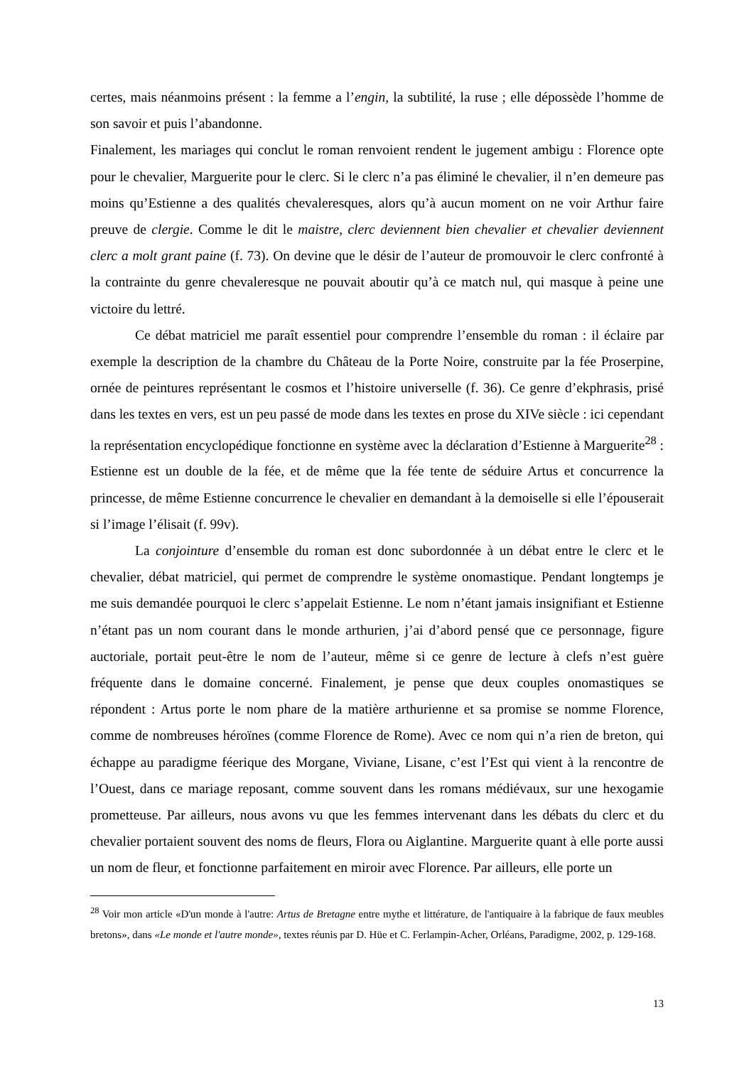certes, mais néanmoins présent : la femme a l’engin, la subtilité, la ruse ; elle dépossède l’homme de son savoir et puis l’abandonne.
Finalement, les mariages qui conclut le roman renvoient rendent le jugement ambigu : Florence opte pour le chevalier, Marguerite pour le clerc. Si le clerc n’a pas éliminé le chevalier, il n’en demeure pas moins qu’Estienne a des qualités chevaleresques, alors qu’à aucun moment on ne voir Arthur faire preuve de clergie. Comme le dit le maistre, clerc deviennent bien chevalier et chevalier deviennent clerc a molt grant paine (f. 73). On devine que le désir de l’auteur de promouvoir le clerc confronté à la contrainte du genre chevaleresque ne pouvait aboutir qu’à ce match nul, qui masque à peine une victoire du lettré.
Ce débat matriciel me paraît essentiel pour comprendre l’ensemble du roman : il éclaire par exemple la description de la chambre du Château de la Porte Noire, construite par la fée Proserpine, ornée de peintures représentant le cosmos et l’histoire universelle (f. 36). Ce genre d’ekphrasis, prisé dans les textes en vers, est un peu passé de mode dans les textes en prose du XIVe siècle : ici cependant la représentation encyclopédique fonctionne en système avec la déclaration d’Estienne à Marguerite<sup>28</sup> : Estienne est un double de la fée, et de même que la fée tente de séduire Artus et concurrence la princesse, de même Estienne concurrence le chevalier en demandant à la demoiselle si elle l’épouserait si l’image l’élisait (f. 99v).
La conjointure d’ensemble du roman est donc subordonnée à un débat entre le clerc et le chevalier, débat matriciel, qui permet de comprendre le système onomastique. Pendant longtemps je me suis demandée pourquoi le clerc s’appelait Estienne. Le nom n’étant jamais insignifiant et Estienne n’étant pas un nom courant dans le monde arthurien, j’ai d’abord pensé que ce personnage, figure auctoriale, portait peut-être le nom de l’auteur, même si ce genre de lecture à clefs n’est guère fréquente dans le domaine concerné. Finalement, je pense que deux couples onomastiques se répondent : Artus porte le nom phare de la matière arthurienne et sa promise se nomme Florence, comme de nombreuses héroïnes (comme Florence de Rome). Avec ce nom qui n’a rien de breton, qui échappe au paradigme féerique des Morgane, Viviane, Lisane, c’est l’Est qui vient à la rencontre de l’Ouest, dans ce mariage reposant, comme souvent dans les romans médiévaux, sur une hexogamie prometteuse. Par ailleurs, nous avons vu que les femmes intervenant dans les débats du clerc et du chevalier portaient souvent des noms de fleurs, Flora ou Aiglantine. Marguerite quant à elle porte aussi un nom de fleur, et fonctionne parfaitement en miroir avec Florence. Par ailleurs, elle porte un
<sup>28</sup> Voir mon article «D'un monde à l'autre: Artus de Bretagne entre mythe et littérature, de l'antiquaire à la fabrique de faux meubles bretons», dans «Le monde et l'autre monde», textes réunis par D. Hüe et C. Ferlampin-Acher, Orléans, Paradigme, 2002, p. 129-168.
13